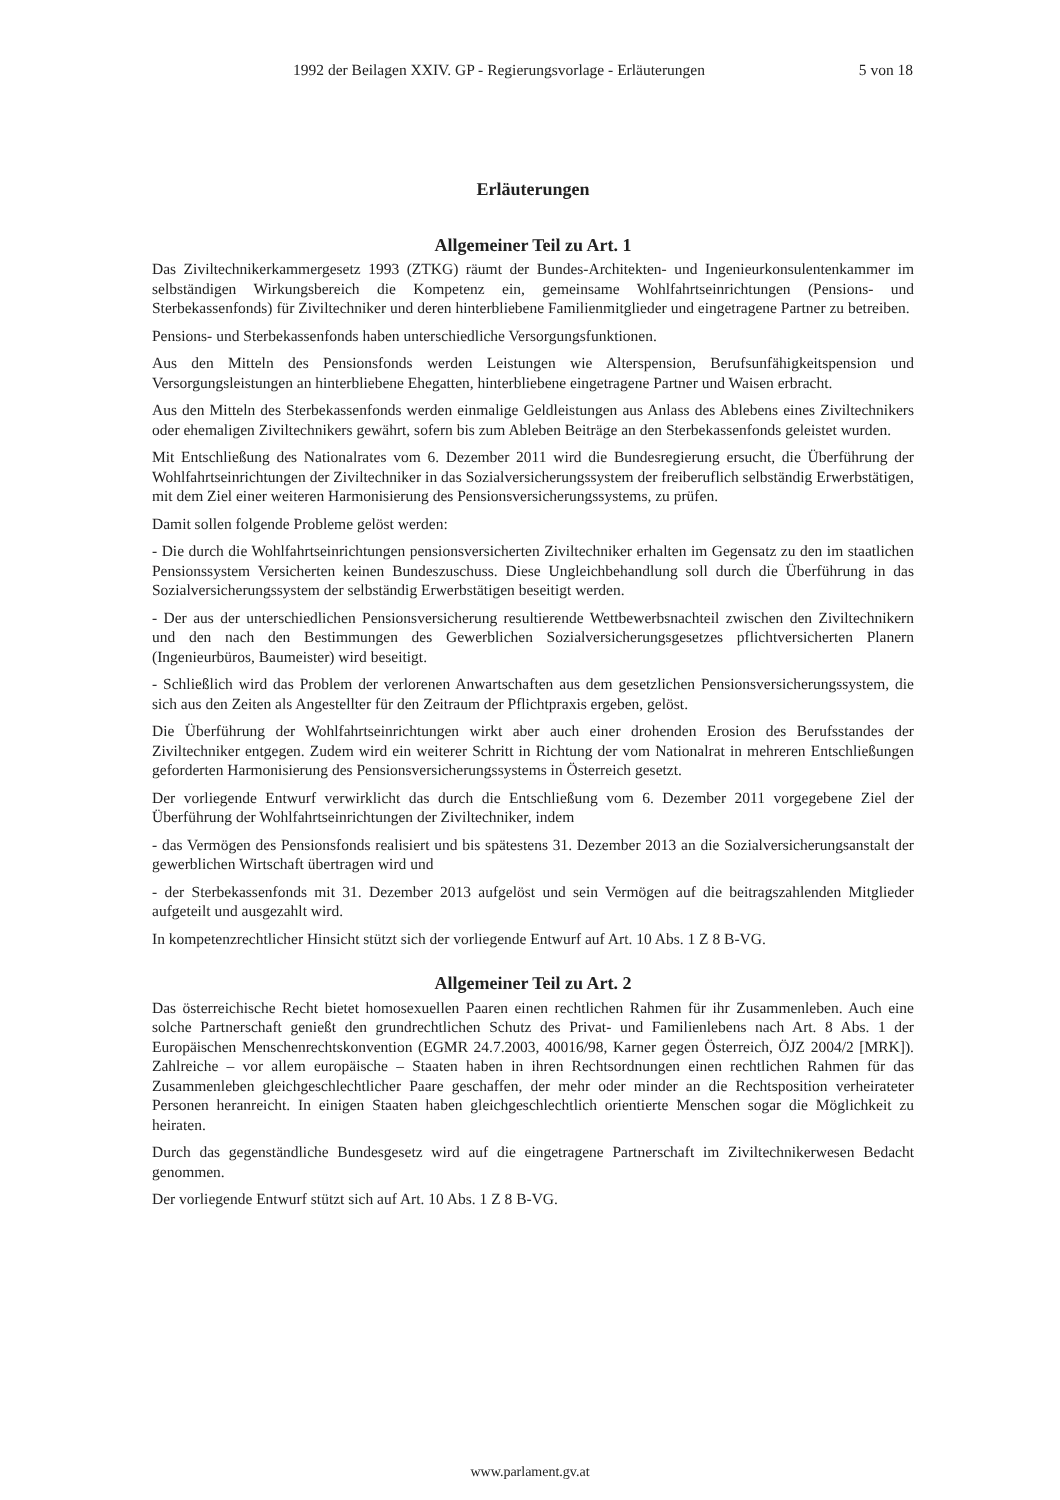1992 der Beilagen XXIV. GP - Regierungsvorlage - Erläuterungen 5 von 18
Erläuterungen
Allgemeiner Teil zu Art. 1
Das Ziviltechnikerkammergesetz 1993 (ZTKG) räumt der Bundes-Architekten- und Ingenieurkonsulentenkammer im selbständigen Wirkungsbereich die Kompetenz ein, gemeinsame Wohlfahrtseinrichtungen (Pensions- und Sterbekassenfonds) für Ziviltechniker und deren hinterbliebene Familienmitglieder und eingetragene Partner zu betreiben.
Pensions- und Sterbekassenfonds haben unterschiedliche Versorgungsfunktionen.
Aus den Mitteln des Pensionsfonds werden Leistungen wie Alterspension, Berufsunfähigkeitspension und Versorgungsleistungen an hinterbliebene Ehegatten, hinterbliebene eingetragene Partner und Waisen erbracht.
Aus den Mitteln des Sterbekassenfonds werden einmalige Geldleistungen aus Anlass des Ablebens eines Ziviltechnikers oder ehemaligen Ziviltechnikers gewährt, sofern bis zum Ableben Beiträge an den Sterbekassenfonds geleistet wurden.
Mit Entschließung des Nationalrates vom 6. Dezember 2011 wird die Bundesregierung ersucht, die Überführung der Wohlfahrtseinrichtungen der Ziviltechniker in das Sozialversicherungssystem der freiberuflich selbständig Erwerbstätigen, mit dem Ziel einer weiteren Harmonisierung des Pensionsversicherungssystems, zu prüfen.
Damit sollen folgende Probleme gelöst werden:
- Die durch die Wohlfahrtseinrichtungen pensionsversicherten Ziviltechniker erhalten im Gegensatz zu den im staatlichen Pensionssystem Versicherten keinen Bundeszuschuss. Diese Ungleichbehandlung soll durch die Überführung in das Sozialversicherungssystem der selbständig Erwerbstätigen beseitigt werden.
- Der aus der unterschiedlichen Pensionsversicherung resultierende Wettbewerbsnachteil zwischen den Ziviltechnikern und den nach den Bestimmungen des Gewerblichen Sozialversicherungsgesetzes pflichtversicherten Planern (Ingenieurbüros, Baumeister) wird beseitigt.
- Schließlich wird das Problem der verlorenen Anwartschaften aus dem gesetzlichen Pensionsversicherungssystem, die sich aus den Zeiten als Angestellter für den Zeitraum der Pflichtpraxis ergeben, gelöst.
Die Überführung der Wohlfahrtseinrichtungen wirkt aber auch einer drohenden Erosion des Berufsstandes der Ziviltechniker entgegen. Zudem wird ein weiterer Schritt in Richtung der vom Nationalrat in mehreren Entschließungen geforderten Harmonisierung des Pensionsversicherungssystems in Österreich gesetzt.
Der vorliegende Entwurf verwirklicht das durch die Entschließung vom 6. Dezember 2011 vorgegebene Ziel der Überführung der Wohlfahrtseinrichtungen der Ziviltechniker, indem
- das Vermögen des Pensionsfonds realisiert und bis spätestens 31. Dezember 2013 an die Sozialversicherungsanstalt der gewerblichen Wirtschaft übertragen wird und
- der Sterbekassenfonds mit 31. Dezember 2013 aufgelöst und sein Vermögen auf die beitragszahlenden Mitglieder aufgeteilt und ausgezahlt wird.
In kompetenzrechtlicher Hinsicht stützt sich der vorliegende Entwurf auf Art. 10 Abs. 1 Z 8 B-VG.
Allgemeiner Teil zu Art. 2
Das österreichische Recht bietet homosexuellen Paaren einen rechtlichen Rahmen für ihr Zusammenleben. Auch eine solche Partnerschaft genießt den grundrechtlichen Schutz des Privat- und Familienlebens nach Art. 8 Abs. 1 der Europäischen Menschenrechtskonvention (EGMR 24.7.2003, 40016/98, Karner gegen Österreich, ÖJZ 2004/2 [MRK]). Zahlreiche – vor allem europäische – Staaten haben in ihren Rechtsordnungen einen rechtlichen Rahmen für das Zusammenleben gleichgeschlechtlicher Paare geschaffen, der mehr oder minder an die Rechtsposition verheirateter Personen heranreicht. In einigen Staaten haben gleichgeschlechtlich orientierte Menschen sogar die Möglichkeit zu heiraten.
Durch das gegenständliche Bundesgesetz wird auf die eingetragene Partnerschaft im Ziviltechnikerwesen Bedacht genommen.
Der vorliegende Entwurf stützt sich auf Art. 10 Abs. 1 Z 8 B-VG.
www.parlament.gv.at